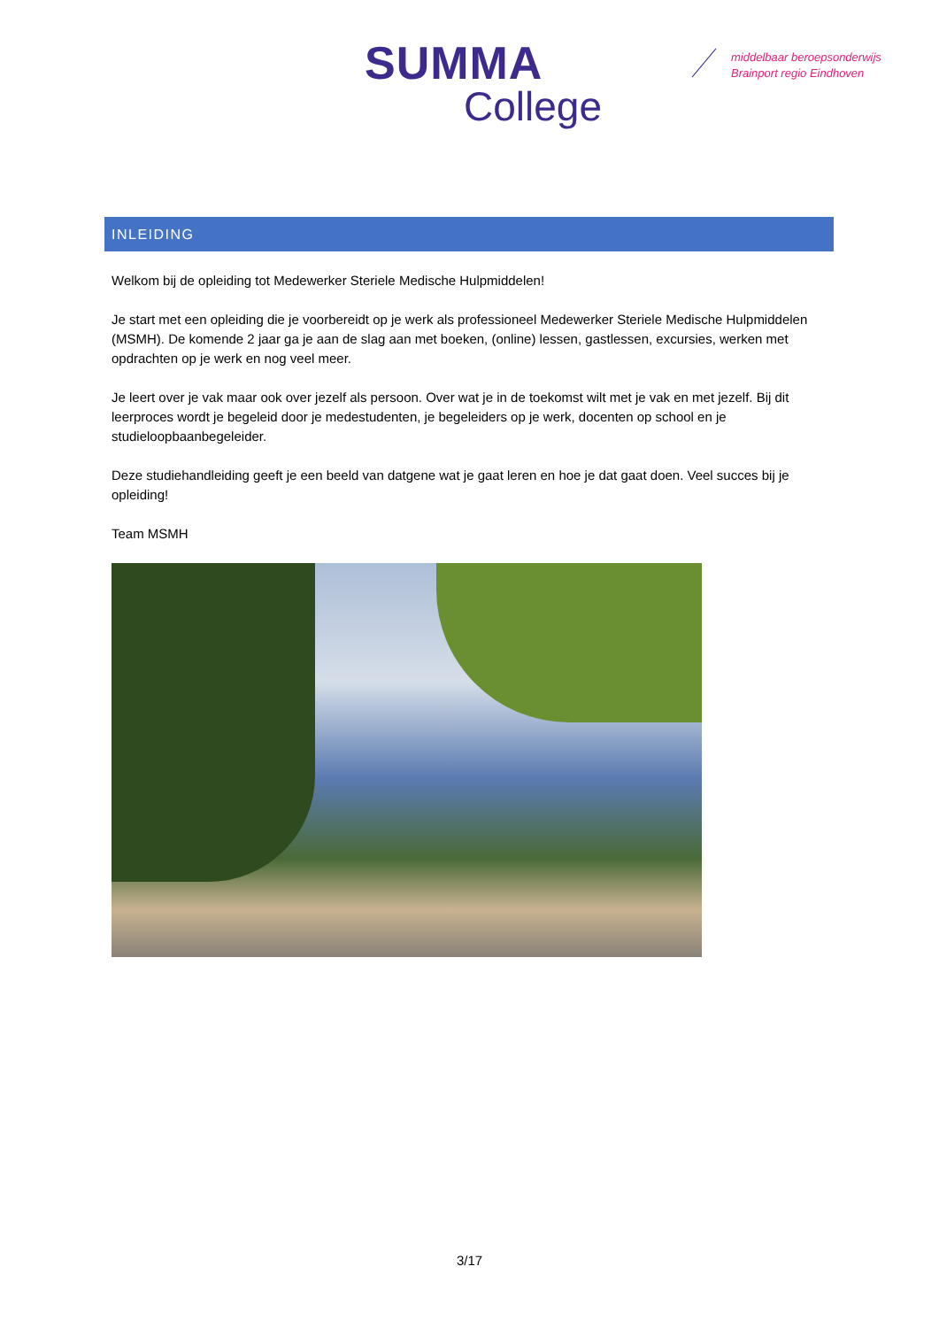SUMMA
College
middelbaar beroepsonderwijs
Brainport regio Eindhoven
INLEIDING
Welkom bij de opleiding tot Medewerker Steriele Medische Hulpmiddelen!
Je start met een opleiding die je voorbereidt op je werk als professioneel Medewerker Steriele Medische Hulpmiddelen (MSMH). De komende 2 jaar ga je aan de slag aan met boeken, (online) lessen, gastlessen, excursies, werken met opdrachten op je werk en nog veel meer.
Je leert over je vak maar ook over jezelf als persoon. Over wat je in de toekomst wilt met je vak en met jezelf. Bij dit leerproces wordt je begeleid door je medestudenten, je begeleiders op je werk, docenten op school en je studieloopbaanbegeleider.
Deze studiehandleiding geeft je een beeld van datgene wat je gaat leren en hoe je dat gaat doen. Veel succes bij je opleiding!
Team MSMH
3/17